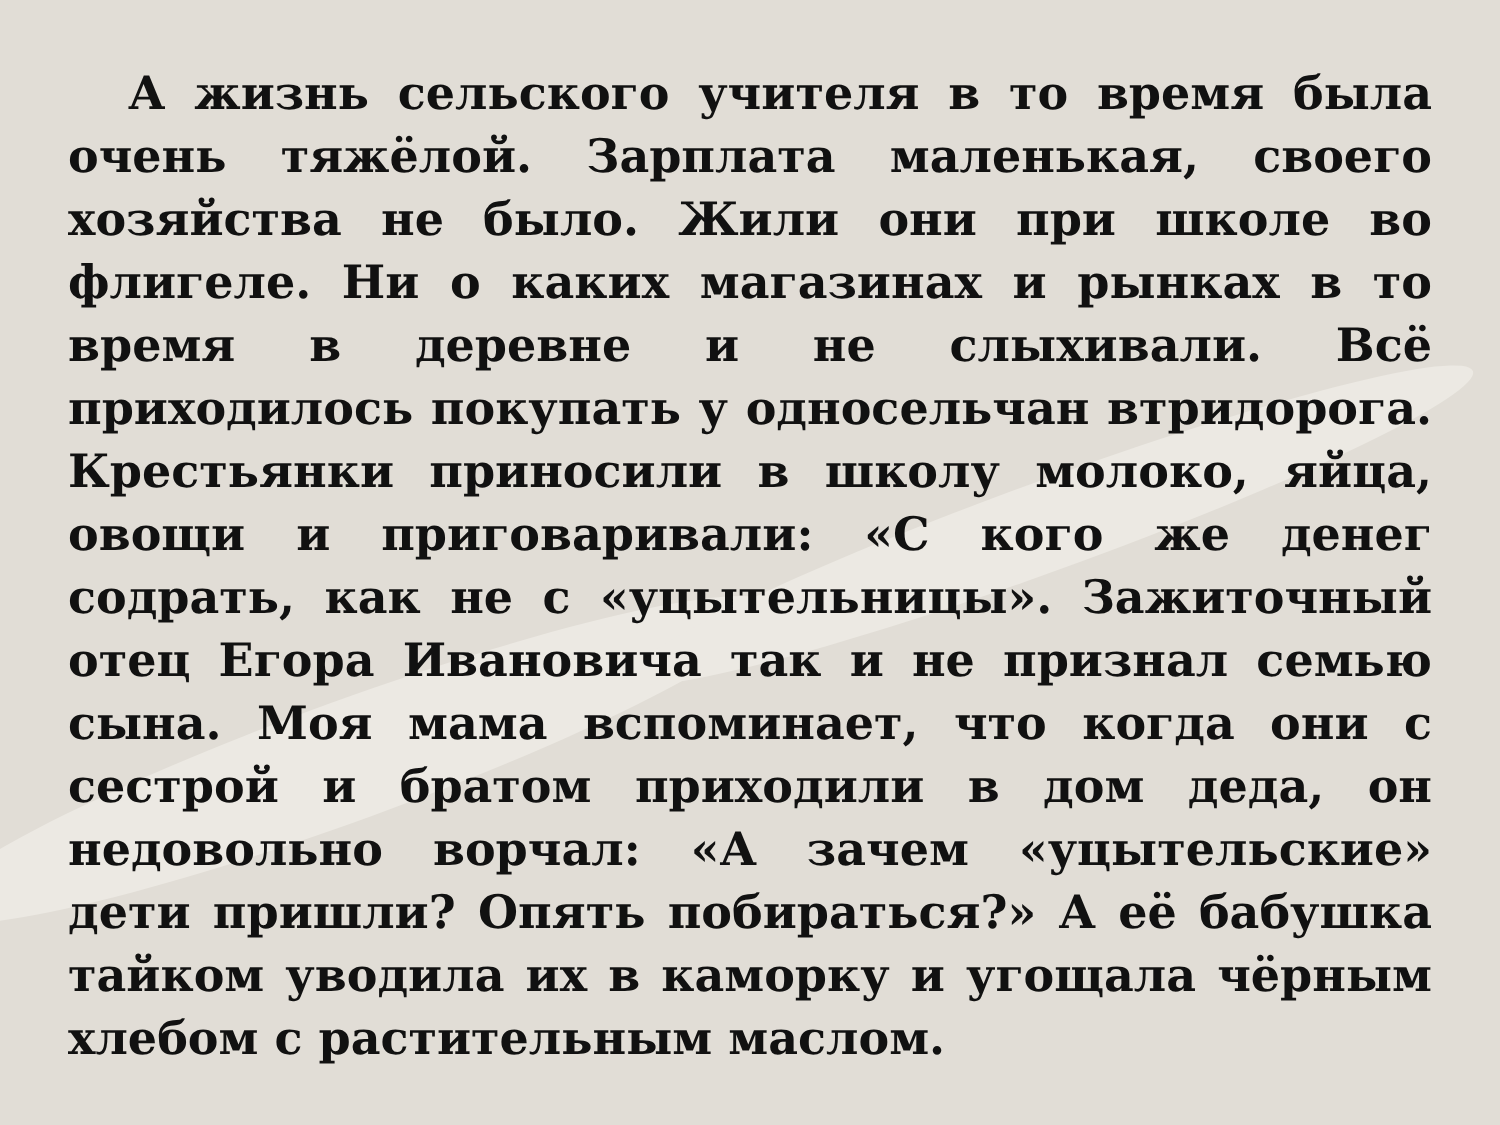А жизнь сельского учителя в то время была очень тяжёлой. Зарплата маленькая, своего хозяйства не было. Жили они при школе во флигеле. Ни о каких магазинах и рынках в то время в деревне и не слыхивали. Всё приходилось покупать у односельчан втридорога. Крестьянки приносили в школу молоко, яйца, овощи и приговаривали: «С кого же денег содрать, как не с «уцытельницы». Зажиточный отец Егора Ивановича так и не признал семью сына. Моя мама вспоминает, что когда они с сестрой и братом приходили в дом деда, он недовольно ворчал: «А зачем «уцытельские» дети пришли? Опять побираться?» А её бабушка тайком уводила их в каморку и угощала чёрным хлебом с растительным маслом.